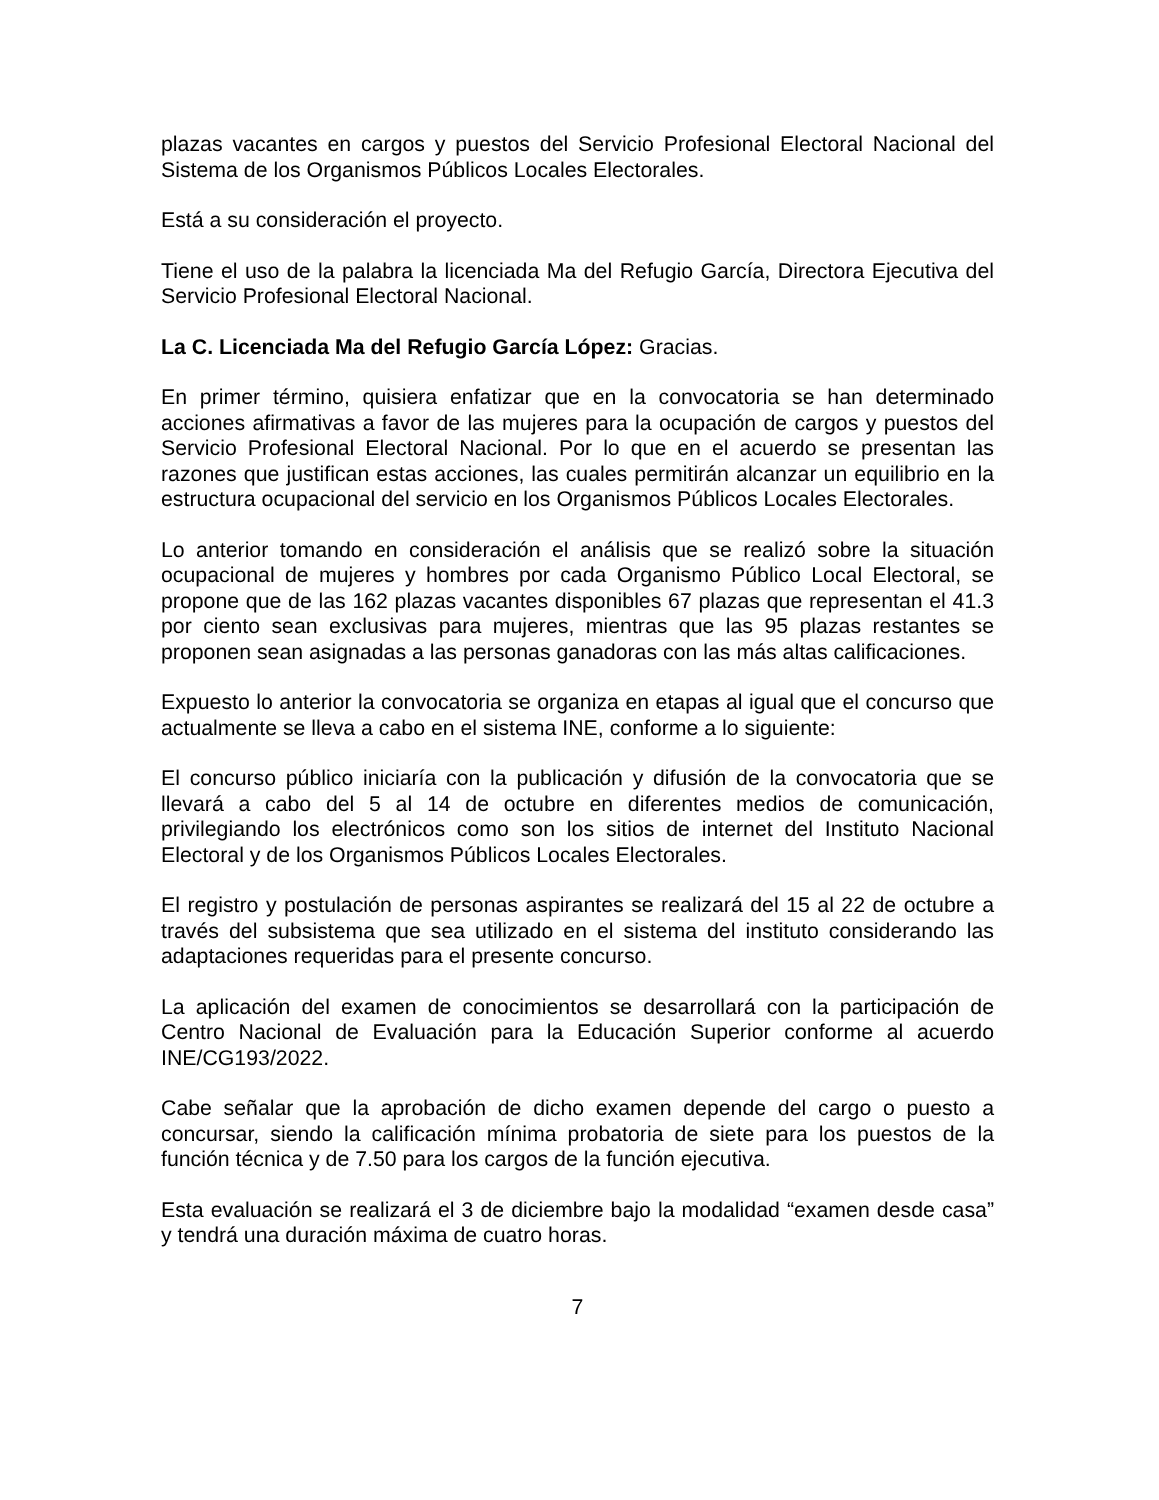plazas vacantes en cargos y puestos del Servicio Profesional Electoral Nacional del Sistema de los Organismos Públicos Locales Electorales.
Está a su consideración el proyecto.
Tiene el uso de la palabra la licenciada Ma del Refugio García, Directora Ejecutiva del Servicio Profesional Electoral Nacional.
La C. Licenciada Ma del Refugio García López: Gracias.
En primer término, quisiera enfatizar que en la convocatoria se han determinado acciones afirmativas a favor de las mujeres para la ocupación de cargos y puestos del Servicio Profesional Electoral Nacional. Por lo que en el acuerdo se presentan las razones que justifican estas acciones, las cuales permitirán alcanzar un equilibrio en la estructura ocupacional del servicio en los Organismos Públicos Locales Electorales.
Lo anterior tomando en consideración el análisis que se realizó sobre la situación ocupacional de mujeres y hombres por cada Organismo Público Local Electoral, se propone que de las 162 plazas vacantes disponibles 67 plazas que representan el 41.3 por ciento sean exclusivas para mujeres, mientras que las 95 plazas restantes se proponen sean asignadas a las personas ganadoras con las más altas calificaciones.
Expuesto lo anterior la convocatoria se organiza en etapas al igual que el concurso que actualmente se lleva a cabo en el sistema INE, conforme a lo siguiente:
El concurso público iniciaría con la publicación y difusión de la convocatoria que se llevará a cabo del 5 al 14 de octubre en diferentes medios de comunicación, privilegiando los electrónicos como son los sitios de internet del Instituto Nacional Electoral y de los Organismos Públicos Locales Electorales.
El registro y postulación de personas aspirantes se realizará del 15 al 22 de octubre a través del subsistema que sea utilizado en el sistema del instituto considerando las adaptaciones requeridas para el presente concurso.
La aplicación del examen de conocimientos se desarrollará con la participación de Centro Nacional de Evaluación para la Educación Superior conforme al acuerdo INE/CG193/2022.
Cabe señalar que la aprobación de dicho examen depende del cargo o puesto a concursar, siendo la calificación mínima probatoria de siete para los puestos de la función técnica y de 7.50 para los cargos de la función ejecutiva.
Esta evaluación se realizará el 3 de diciembre bajo la modalidad “examen desde casa” y tendrá una duración máxima de cuatro horas.
7